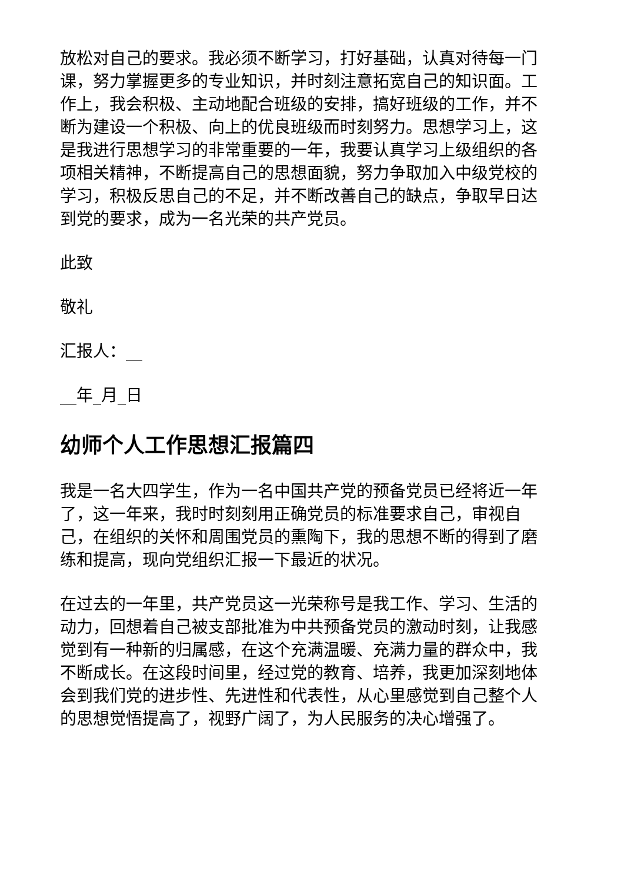放松对自己的要求。我必须不断学习，打好基础，认真对待每一门课，努力掌握更多的专业知识，并时刻注意拓宽自己的知识面。工作上，我会积极、主动地配合班级的安排，搞好班级的工作，并不断为建设一个积极、向上的优良班级而时刻努力。思想学习上，这是我进行思想学习的非常重要的一年，我要认真学习上级组织的各项相关精神，不断提高自己的思想面貌，努力争取加入中级党校的学习，积极反思自己的不足，并不断改善自己的缺点，争取早日达到党的要求，成为一名光荣的共产党员。
此致
敬礼
汇报人：__
__年_月_日
幼师个人工作思想汇报篇四
我是一名大四学生，作为一名中国共产党的预备党员已经将近一年了，这一年来，我时时刻刻用正确党员的标准要求自己，审视自己，在组织的关怀和周围党员的熏陶下，我的思想不断的得到了磨练和提高，现向党组织汇报一下最近的状况。
在过去的一年里，共产党员这一光荣称号是我工作、学习、生活的动力，回想着自己被支部批准为中共预备党员的激动时刻，让我感觉到有一种新的归属感，在这个充满温暖、充满力量的群众中，我不断成长。在这段时间里，经过党的教育、培养，我更加深刻地体会到我们党的进步性、先进性和代表性，从心里感觉到自己整个人的思想觉悟提高了，视野广阔了，为人民服务的决心增强了。